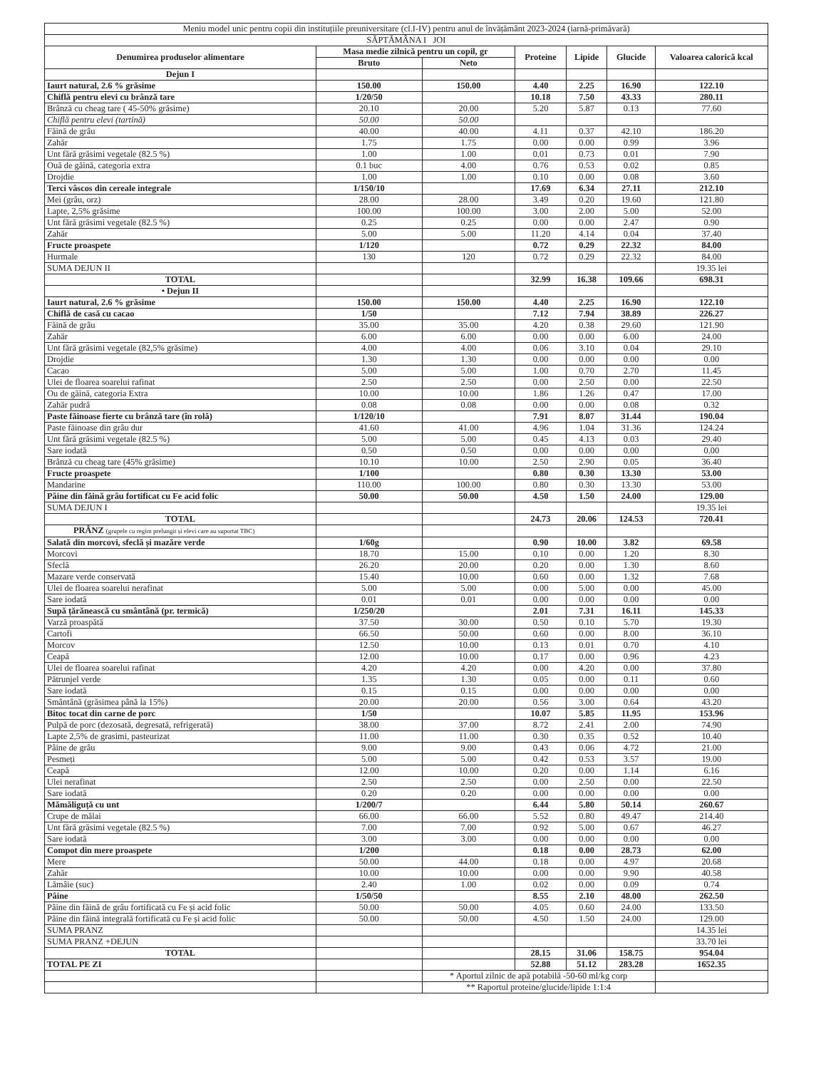| Meniu model unic pentru copii din instituțiile preuniversitare (cl.I-IV) pentru anul de învățământ 2023-2024 (iarnă-primăvară) | | | | | | |
| SĂPTĂMÂNA I JOI | | | | | | |
| Denumirea produselor alimentare | Masa medie zilnică pentru un copil, gr | | Proteine | Lipide | Glucide | Valoarea calorică kcal |
| | Bruto | Neto | | | | |
| Dejun I | | | | | | |
| Iaurt natural, 2.6 % grăsime | 150.00 | 150.00 | 4.40 | 2.25 | 16.90 | 122.10 |
| Chiflă pentru elevi cu brânză tare | 1/20/50 | | 10.18 | 7.50 | 43.33 | 280.11 |
| Brânză cu cheag tare ( 45-50% grăsime) | 20.10 | 20.00 | 5.20 | 5.87 | 0.13 | 77.60 |
| Chiflă pentru elevi (tartină) | 50.00 | 50.00 | | | | |
| Făină de grâu | 40.00 | 40.00 | 4.11 | 0.37 | 42.10 | 186.20 |
| Zahăr | 1.75 | 1.75 | 0.00 | 0.00 | 0.99 | 3.96 |
| Unt fără grăsimi vegetale (82.5 %) | 1.00 | 1.00 | 0.01 | 0.73 | 0.01 | 7.90 |
| Ouă de găină, categoria extra | 0.1 buc | 4.00 | 0.76 | 0.53 | 0.02 | 0.85 |
| Drojdie | 1.00 | 1.00 | 0.10 | 0.00 | 0.08 | 3.60 |
| Terci vâscos din cereale integrale | 1/150/10 | | 17.69 | 6.34 | 27.11 | 212.10 |
| Mei (grâu, orz) | 28.00 | 28.00 | 3.49 | 0.20 | 19.60 | 121.80 |
| Lapte, 2,5% grăsime | 100.00 | 100.00 | 3.00 | 2.00 | 5.00 | 52.00 |
| Unt fără grăsimi vegetale (82.5 %) | 0.25 | 0.25 | 0.00 | 0.00 | 2.47 | 0.90 |
| Zahăr | 5.00 | 5.00 | 11.20 | 4.14 | 0.04 | 37.40 |
| Fructe proaspete | 1/120 | | 0.72 | 0.29 | 22.32 | 84.00 |
| Hurmale | 130 | 120 | 0.72 | 0.29 | 22.32 | 84.00 |
| SUMA DEJUN II | | | | | | 19.35 lei |
| TOTAL | | | 32.99 | 16.38 | 109.66 | 698.31 |
| • Dejun II | | | | | | |
| Iaurt natural, 2.6 % grăsime | 150.00 | 150.00 | 4.40 | 2.25 | 16.90 | 122.10 |
| Chiflă de casă cu cacao | 1/50 | | 7.12 | 7.94 | 38.89 | 226.27 |
| Făină de grâu | 35.00 | 35.00 | 4.20 | 0.38 | 29.60 | 121.90 |
| Zahăr | 6.00 | 6.00 | 0.00 | 0.00 | 6.00 | 24.00 |
| Unt fără grăsimi vegetale (82,5% grăsime) | 4.00 | 4.00 | 0.06 | 3.10 | 0.04 | 29.10 |
| Drojdie | 1.30 | 1.30 | 0.00 | 0.00 | 0.00 | 0.00 |
| Cacao | 5.00 | 5.00 | 1.00 | 0.70 | 2.70 | 11.45 |
| Ulei de floarea soarelui rafinat | 2.50 | 2.50 | 0.00 | 2.50 | 0.00 | 22.50 |
| Ou de găină, categoria Extra | 10.00 | 10.00 | 1.86 | 1.26 | 0.47 | 17.00 |
| Zahăr pudră | 0.08 | 0.08 | 0.00 | 0.00 | 0.08 | 0.32 |
| Paste făinoase fierte cu brânză tare (în rolă) | 1/120/10 | | 7.91 | 8.07 | 31.44 | 190.04 |
| Paste făinoase din grâu dur | 41.60 | 41.00 | 4.96 | 1.04 | 31.36 | 124.24 |
| Unt fără grăsimi vegetale (82.5 %) | 5.00 | 5.00 | 0.45 | 4.13 | 0.03 | 29.40 |
| Sare iodată | 0.50 | 0.50 | 0.00 | 0.00 | 0.00 | 0.00 |
| Brânză cu cheag tare (45% grăsime) | 10.10 | 10.00 | 2.50 | 2.90 | 0.05 | 36.40 |
| Fructe proaspete | 1/100 | | 0.80 | 0.30 | 13.30 | 53.00 |
| Mandarine | 110.00 | 100.00 | 0.80 | 0.30 | 13.30 | 53.00 |
| Pâine din făină grâu fortificat cu Fe acid folic | 50.00 | 50.00 | 4.50 | 1.50 | 24.00 | 129.00 |
| SUMA DEJUN I | | | | | | 19.35 lei |
| TOTAL | | | 24.73 | 20.06 | 124.53 | 720.41 |
| PRÂNZ (grupele cu regim prelungit și elevi care au suportat TBC) | | | | | | |
| Salată din morcovi, sfeclă și mazăre verde | 1/60g | | 0.90 | 10.00 | 3.82 | 69.58 |
| Morcovi | 18.70 | 15.00 | 0.10 | 0.00 | 1.20 | 8.30 |
| Sfeclă | 26.20 | 20.00 | 0.20 | 0.00 | 1.30 | 8.60 |
| Mazare verde conservată | 15.40 | 10.00 | 0.60 | 0.00 | 1.32 | 7.68 |
| Ulei de floarea soarelui nerafinat | 5.00 | 5.00 | 0.00 | 5.00 | 0.00 | 45.00 |
| Sare iodată | 0.01 | 0.01 | 0.00 | 0.00 | 0.00 | 0.00 |
| Supă țărănească cu smântână (pr. termică) | 1/250/20 | | 2.01 | 7.31 | 16.11 | 145.33 |
| Varză proaspătă | 37.50 | 30.00 | 0.50 | 0.10 | 5.70 | 19.30 |
| Cartofi | 66.50 | 50.00 | 0.60 | 0.00 | 8.00 | 36.10 |
| Morcov | 12.50 | 10.00 | 0.13 | 0.01 | 0.70 | 4.10 |
| Ceapă | 12.00 | 10.00 | 0.17 | 0.00 | 0.96 | 4.23 |
| Ulei de floarea soarelui rafinat | 4.20 | 4.20 | 0.00 | 4.20 | 0.00 | 37.80 |
| Pătrunjel verde | 1.35 | 1.30 | 0.05 | 0.00 | 0.11 | 0.60 |
| Sare iodată | 0.15 | 0.15 | 0.00 | 0.00 | 0.00 | 0.00 |
| Smântână (grăsimea până la 15%) | 20.00 | 20.00 | 0.56 | 3.00 | 0.64 | 43.20 |
| Bitoc tocat din carne de porc | 1/50 | | 10.07 | 5.85 | 11.95 | 153.96 |
| Pulpă de porc (dezosată, degresată, refrigerată) | 38.00 | 37.00 | 8.72 | 2.41 | 2.00 | 74.90 |
| Lapte 2,5% de grasimi, pasteurizat | 11.00 | 11.00 | 0.30 | 0.35 | 0.52 | 10.40 |
| Pâine de grâu | 9.00 | 9.00 | 0.43 | 0.06 | 4.72 | 21.00 |
| Pesmeți | 5.00 | 5.00 | 0.42 | 0.53 | 3.57 | 19.00 |
| Ceapă | 12.00 | 10.00 | 0.20 | 0.00 | 1.14 | 6.16 |
| Ulei nerafinat | 2.50 | 2.50 | 0.00 | 2.50 | 0.00 | 22.50 |
| Sare iodată | 0.20 | 0.20 | 0.00 | 0.00 | 0.00 | 0.00 |
| Mămăliguță cu unt | 1/200/7 | | 6.44 | 5.80 | 50.14 | 260.67 |
| Crupe de mălai | 66.00 | 66.00 | 5.52 | 0.80 | 49.47 | 214.40 |
| Unt fără grăsimi vegetale (82.5 %) | 7.00 | 7.00 | 0.92 | 5.00 | 0.67 | 46.27 |
| Sare iodată | 3.00 | 3.00 | 0.00 | 0.00 | 0.00 | 0.00 |
| Compot din mere proaspete | 1/200 | | 0.18 | 0.00 | 28.73 | 62.00 |
| Mere | 50.00 | 44.00 | 0.18 | 0.00 | 4.97 | 20.68 |
| Zahăr | 10.00 | 10.00 | 0.00 | 0.00 | 9.90 | 40.58 |
| Lămâie (suc) | 2.40 | 1.00 | 0.02 | 0.00 | 0.09 | 0.74 |
| Pâine | 1/50/50 | | 8.55 | 2.10 | 48.00 | 262.50 |
| Pâine din făină de grâu fortificată cu Fe și acid folic | 50.00 | 50.00 | 4.05 | 0.60 | 24.00 | 133.50 |
| Pâine din făină integrală fortificată cu Fe și acid folic | 50.00 | 50.00 | 4.50 | 1.50 | 24.00 | 129.00 |
| SUMA PRANZ | | | | | | 14.35 lei |
| SUMA PRANZ +DEJUN | | | | | | 33.70 lei |
| TOTAL | | | 28.15 | 31.06 | 158.75 | 954.04 |
| TOTAL PE ZI | | | 52.88 | 51.12 | 283.28 | 1652.35 |
| | | * Aportul zilnic de apă potabilă -50-60 ml/kg corp | | | | |
| | | ** Raportul proteine/glucide/lipide 1:1:4 | | | | |